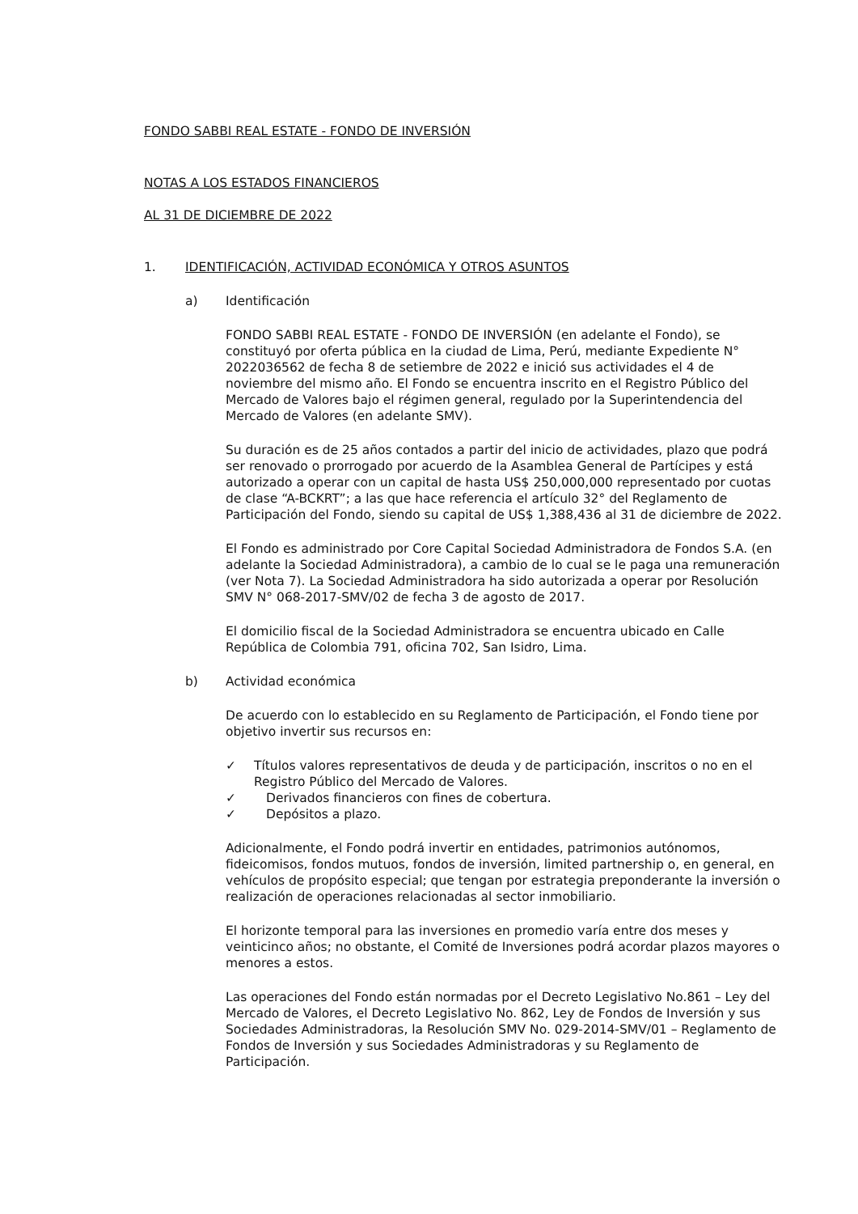FONDO SABBI REAL ESTATE - FONDO DE INVERSIÓN
NOTAS A LOS ESTADOS FINANCIEROS
AL 31 DE DICIEMBRE DE 2022
1. IDENTIFICACIÓN, ACTIVIDAD ECONÓMICA Y OTROS ASUNTOS
a) Identificación
FONDO SABBI REAL ESTATE - FONDO DE INVERSIÓN (en adelante el Fondo), se constituyó por oferta pública en la ciudad de Lima, Perú, mediante Expediente N° 2022036562 de fecha 8 de setiembre de 2022 e inició sus actividades el 4 de noviembre del mismo año. El Fondo se encuentra inscrito en el Registro Público del Mercado de Valores bajo el régimen general, regulado por la Superintendencia del Mercado de Valores (en adelante SMV).
Su duración es de 25 años contados a partir del inicio de actividades, plazo que podrá ser renovado o prorrogado por acuerdo de la Asamblea General de Partícipes y está autorizado a operar con un capital de hasta US$ 250,000,000 representado por cuotas de clase “A-BCKRT”; a las que hace referencia el artículo 32° del Reglamento de Participación del Fondo, siendo su capital de US$ 1,388,436 al 31 de diciembre de 2022.
El Fondo es administrado por Core Capital Sociedad Administradora de Fondos S.A. (en adelante la Sociedad Administradora), a cambio de lo cual se le paga una remuneración (ver Nota 7). La Sociedad Administradora ha sido autorizada a operar por Resolución SMV N° 068-2017-SMV/02 de fecha 3 de agosto de 2017.
El domicilio fiscal de la Sociedad Administradora se encuentra ubicado en Calle República de Colombia 791, oficina 702, San Isidro, Lima.
b) Actividad económica
De acuerdo con lo establecido en su Reglamento de Participación, el Fondo tiene por objetivo invertir sus recursos en:
✓ Títulos valores representativos de deuda y de participación, inscritos o no en el Registro Público del Mercado de Valores.
✓ Derivados financieros con fines de cobertura.
✓ Depósitos a plazo.
Adicionalmente, el Fondo podrá invertir en entidades, patrimonios autónomos, fideicomisos, fondos mutuos, fondos de inversión, limited partnership o, en general, en vehículos de propósito especial; que tengan por estrategia preponderante la inversión o realización de operaciones relacionadas al sector inmobiliario.
El horizonte temporal para las inversiones en promedio varía entre dos meses y veinticinco años; no obstante, el Comité de Inversiones podrá acordar plazos mayores o menores a estos.
Las operaciones del Fondo están normadas por el Decreto Legislativo No.861 – Ley del Mercado de Valores, el Decreto Legislativo No. 862, Ley de Fondos de Inversión y sus Sociedades Administradoras, la Resolución SMV No. 029-2014-SMV/01 – Reglamento de Fondos de Inversión y sus Sociedades Administradoras y su Reglamento de Participación.